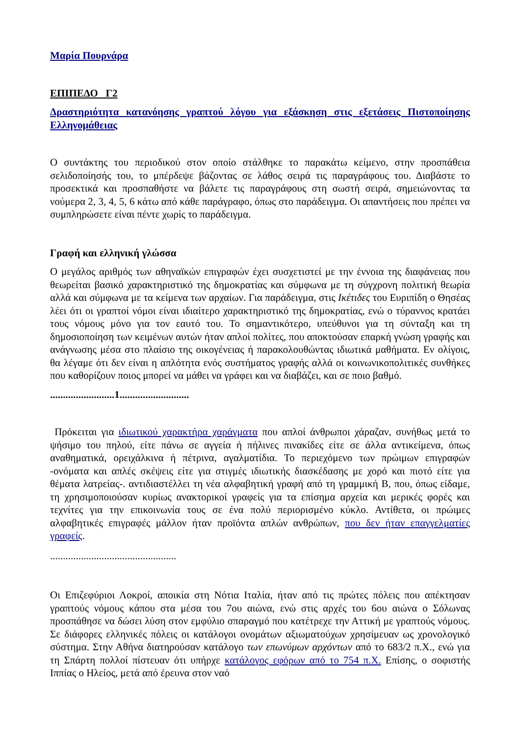Μαρία Πουρνάρα
ΕΠΙΠΕΔΟ Γ2
Δραστηριότητα κατανόησης γραπτού λόγου για εξάσκηση στις εξετάσεις Πιστοποίησης Ελληνομάθειας
Ο συντάκτης του περιοδικού στον οποίο στάλθηκε το παρακάτω κείμενο, στην προσπάθεια σελιδοποίησής του, το μπέρδεψε βάζοντας σε λάθος σειρά τις παραγράφους του. Διαβάστε το προσεκτικά και προσπαθήστε να βάλετε τις παραγράφους στη σωστή σειρά, σημειώνοντας τα νούμερα 2, 3, 4, 5, 6 κάτω από κάθε παράγραφο, όπως στο παράδειγμα. Οι απαντήσεις που πρέπει να συμπληρώσετε είναι πέντε χωρίς το παράδειγμα.
Γραφή και ελληνική γλώσσα
Ο μεγάλος αριθμός των αθηναϊκών επιγραφών έχει συσχετιστεί με την έννοια της διαφάνειας που θεωρείται βασικό χαρακτηριστικό της δημοκρατίας και σύμφωνα με τη σύγχρονη πολιτική θεωρία αλλά και σύμφωνα με τα κείμενα των αρχαίων. Για παράδειγμα, στις Ικέτιδες του Ευριπίδη ο Θησέας λέει ότι οι γραπτοί νόμοι είναι ιδιαίτερο χαρακτηριστικό της δημοκρατίας, ενώ ο τύραννος κρατάει τους νόμους μόνο για τον εαυτό του. Το σημαντικότερο, υπεύθυνοι για τη σύνταξη και τη δημοσιοποίηση των κειμένων αυτών ήταν απλοί πολίτες, που αποκτούσαν επαρκή γνώση γραφής και ανάγνωσης μέσα στο πλαίσιο της οικογένειας ή παρακολουθώντας ιδιωτικά μαθήματα. Εν ολίγοις, θα λέγαμε ότι δεν είναι η απλότητα ενός συστήματος γραφής αλλά οι κοινωνικοπολιτικές συνθήκες που καθορίζουν ποιος μπορεί να μάθει να γράφει και να διαβάζει, και σε ποιο βαθμό.
.........................1...........................
Πρόκειται για ιδιωτικού χαρακτήρα χαράγματα που απλοί άνθρωποι χάραζαν, συνήθως μετά το ψήσιμο του πηλού, είτε πάνω σε αγγεία ή πήλινες πινακίδες είτε σε άλλα αντικείμενα, όπως αναθηματικά, ορειχάλκινα ή πέτρινα, αγαλματίδια. Το περιεχόμενο των πρώιμων επιγραφών -ονόματα και απλές σκέψεις είτε για στιγμές ιδιωτικής διασκέδασης με χορό και πιοτό είτε για θέματα λατρείας-. αντιδιαστέλλει τη νέα αλφαβητική γραφή από τη γραμμική Β, που, όπως είδαμε, τη χρησιμοποιούσαν κυρίως ανακτορικοί γραφείς για τα επίσημα αρχεία και μερικές φορές και τεχνίτες για την επικοινωνία τους σε ένα πολύ περιορισμένο κύκλο. Αντίθετα, οι πρώιμες αλφαβητικές επιγραφές μάλλον ήταν προϊόντα απλών ανθρώπων, που δεν ήταν επαγγελματίες γραφείς.
.................................................
Οι Επιζεφύριοι Λοκροί, αποικία στη Νότια Ιταλία, ήταν από τις πρώτες πόλεις που απέκτησαν γραπτούς νόμους κάπου στα μέσα του 7ου αιώνα, ενώ στις αρχές του 6ου αιώνα ο Σόλωνας προσπάθησε να δώσει λύση στον εμφύλιο σπαραγμό που κατέτρεχε την Αττική με γραπτούς νόμους. Σε διάφορες ελληνικές πόλεις οι κατάλογοι ονομάτων αξιωματούχων χρησίμευαν ως χρονολογικό σύστημα. Στην Αθήνα διατηρούσαν κατάλογο των επωνύμων αρχόντων από το 683/2 π.Χ., ενώ για τη Σπάρτη πολλοί πίστευαν ότι υπήρχε κατάλογος εφόρων από το 754 π.Χ. Επίσης, ο σοφιστής Ιππίας ο Ηλείος, μετά από έρευνα στον ναό